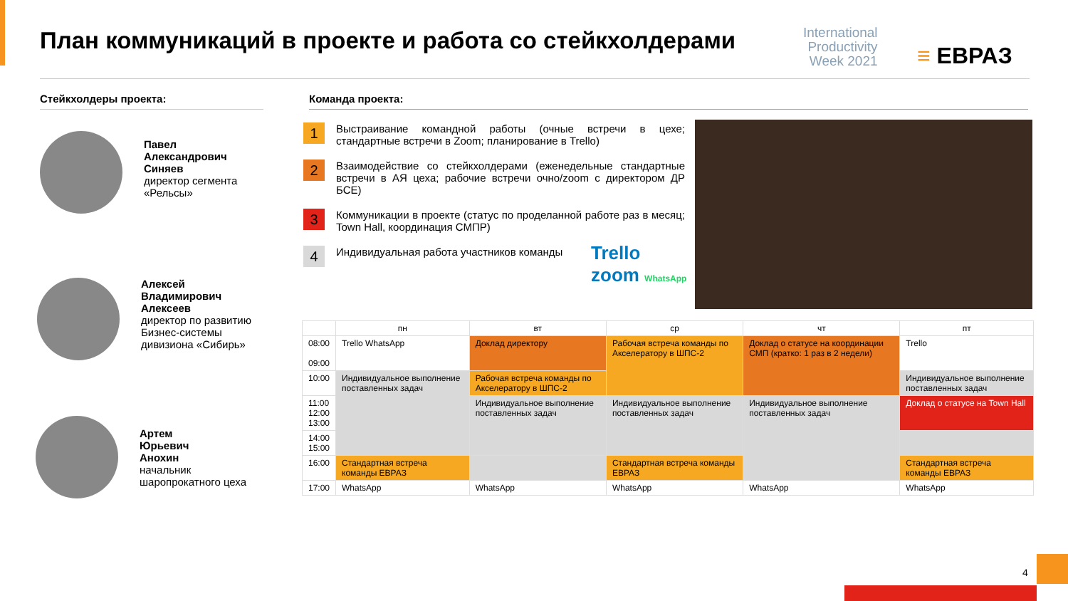План коммуникаций в проекте и работа со стейкхолдерами
International
Productivity
Week 2021
≡ ЕВРАЗ
Стейкхолдеры проекта: Команда проекта:
Павел
Александрович
Синяев
директор сегмента
«Рельсы»
Алексей
Владимирович
Алексеев
директор по развитию
Бизнес-системы
дивизиона «Сибирь»
Артем
Юрьевич
Анохин
начальник
шаропрокатного цеха
1
Выстраивание командной работы (очные встречи в цехе; стандартные встречи в Zoom; планирование в Trello)
2
Взаимодействие со стейкхолдерами (еженедельные стандартные встречи в АЯ цеха; рабочие встречи очно/zoom с директором ДР БСЕ)
3
Коммуникации в проекте (статус по проделанной работе раз в месяц; Town Hall, координация СМПР)
4
Индивидуальная работа участников команды
Trello
zoom WhatsApp
| | пн | вт | ср | чт | пт |
| --- | --- | --- | --- | --- | --- |
| 08:00 09:00 | Trello WhatsApp | Доклад директору | Рабочая встреча команды по Акселератору в ШПС-2 | Доклад о статусе на координации СМП (кратко: 1 раз в 2 недели) | Trello |
| 10:00 | Индивидуальное выполнение поставленных задач | Рабочая встреча команды по Акселератору в ШПС-2 | | | Индивидуальное выполнение поставленных задач |
| 11:00 12:00 13:00 | | Индивидуальное выполнение поставленных задач | Индивидуальное выполнение поставленных задач | Индивидуальное выполнение поставленных задач | Доклад о статусе на Town Hall |
| 14:00 15:00 | | | | | |
| 16:00 | Стандартная встреча команды ЕВРАЗ | | Стандартная встреча команды ЕВРАЗ | | Стандартная встреча команды ЕВРАЗ |
| 17:00 | WhatsApp | WhatsApp | WhatsApp | WhatsApp | WhatsApp |
4